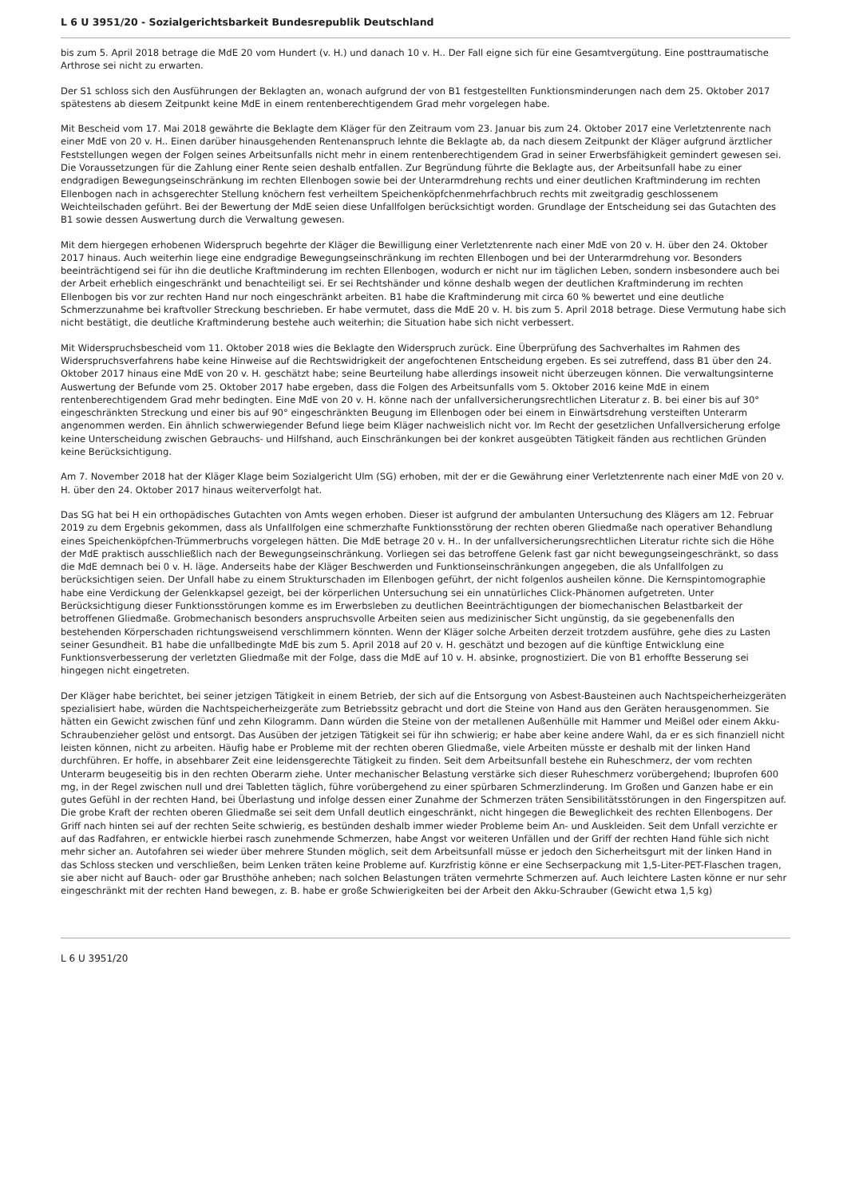L 6 U 3951/20 - Sozialgerichtsbarkeit Bundesrepublik Deutschland
bis zum 5. April 2018 betrage die MdE 20 vom Hundert (v. H.) und danach 10 v. H.. Der Fall eigne sich für eine Gesamtvergütung. Eine posttraumatische Arthrose sei nicht zu erwarten.
Der S1 schloss sich den Ausführungen der Beklagten an, wonach aufgrund der von B1 festgestellten Funktionsminderungen nach dem 25. Oktober 2017 spätestens ab diesem Zeitpunkt keine MdE in einem rentenberechtigendem Grad mehr vorgelegen habe.
Mit Bescheid vom 17. Mai 2018 gewährte die Beklagte dem Kläger für den Zeitraum vom 23. Januar bis zum 24. Oktober 2017 eine Verletztenrente nach einer MdE von 20 v. H.. Einen darüber hinausgehenden Rentenanspruch lehnte die Beklagte ab, da nach diesem Zeitpunkt der Kläger aufgrund ärztlicher Feststellungen wegen der Folgen seines Arbeitsunfalls nicht mehr in einem rentenberechtigendem Grad in seiner Erwerbsfähigkeit gemindert gewesen sei. Die Voraussetzungen für die Zahlung einer Rente seien deshalb entfallen. Zur Begründung führte die Beklagte aus, der Arbeitsunfall habe zu einer endgradigen Bewegungseinschränkung im rechten Ellenbogen sowie bei der Unterarmdrehung rechts und einer deutlichen Kraftminderung im rechten Ellenbogen nach in achsgerechter Stellung knöchern fest verheiltem Speichenköpfchenmehrfachbruch rechts mit zweitgradig geschlossenem Weichteilschaden geführt. Bei der Bewertung der MdE seien diese Unfallfolgen berücksichtigt worden. Grundlage der Entscheidung sei das Gutachten des B1 sowie dessen Auswertung durch die Verwaltung gewesen.
Mit dem hiergegen erhobenen Widerspruch begehrte der Kläger die Bewilligung einer Verletztenrente nach einer MdE von 20 v. H. über den 24. Oktober 2017 hinaus. Auch weiterhin liege eine endgradige Bewegungseinschränkung im rechten Ellenbogen und bei der Unterarmdrehung vor. Besonders beeinträchtigend sei für ihn die deutliche Kraftminderung im rechten Ellenbogen, wodurch er nicht nur im täglichen Leben, sondern insbesondere auch bei der Arbeit erheblich eingeschränkt und benachteiligt sei. Er sei Rechtshänder und könne deshalb wegen der deutlichen Kraftminderung im rechten Ellenbogen bis vor zur rechten Hand nur noch eingeschränkt arbeiten. B1 habe die Kraftminderung mit circa 60 % bewertet und eine deutliche Schmerzzunahme bei kraftvoller Streckung beschrieben. Er habe vermutet, dass die MdE 20 v. H. bis zum 5. April 2018 betrage. Diese Vermutung habe sich nicht bestätigt, die deutliche Kraftminderung bestehe auch weiterhin; die Situation habe sich nicht verbessert.
Mit Widerspruchsbescheid vom 11. Oktober 2018 wies die Beklagte den Widerspruch zurück. Eine Überprüfung des Sachverhaltes im Rahmen des Widerspruchsverfahrens habe keine Hinweise auf die Rechtswidrigkeit der angefochtenen Entscheidung ergeben. Es sei zutreffend, dass B1 über den 24. Oktober 2017 hinaus eine MdE von 20 v. H. geschätzt habe; seine Beurteilung habe allerdings insoweit nicht überzeugen können. Die verwaltungsinterne Auswertung der Befunde vom 25. Oktober 2017 habe ergeben, dass die Folgen des Arbeitsunfalls vom 5. Oktober 2016 keine MdE in einem rentenberechtigendem Grad mehr bedingten. Eine MdE von 20 v. H. könne nach der unfallversicherungsrechtlichen Literatur z. B. bei einer bis auf 30° eingeschränkten Streckung und einer bis auf 90° eingeschränkten Beugung im Ellenbogen oder bei einem in Einwärtsdrehung versteiften Unterarm angenommen werden. Ein ähnlich schwerwiegender Befund liege beim Kläger nachweislich nicht vor. Im Recht der gesetzlichen Unfallversicherung erfolge keine Unterscheidung zwischen Gebrauchs- und Hilfshand, auch Einschränkungen bei der konkret ausgeübten Tätigkeit fänden aus rechtlichen Gründen keine Berücksichtigung.
Am 7. November 2018 hat der Kläger Klage beim Sozialgericht Ulm (SG) erhoben, mit der er die Gewährung einer Verletztenrente nach einer MdE von 20 v. H. über den 24. Oktober 2017 hinaus weiterverfolgt hat.
Das SG hat bei H ein orthopädisches Gutachten von Amts wegen erhoben. Dieser ist aufgrund der ambulanten Untersuchung des Klägers am 12. Februar 2019 zu dem Ergebnis gekommen, dass als Unfallfolgen eine schmerzhafte Funktionsstörung der rechten oberen Gliedmaße nach operativer Behandlung eines Speichenköpfchen-Trümmerbruchs vorgelegen hätten. Die MdE betrage 20 v. H.. In der unfallversicherungsrechtlichen Literatur richte sich die Höhe der MdE praktisch ausschließlich nach der Bewegungseinschränkung. Vorliegen sei das betroffene Gelenk fast gar nicht bewegungseingeschränkt, so dass die MdE demnach bei 0 v. H. läge. Anderseits habe der Kläger Beschwerden und Funktionseinschränkungen angegeben, die als Unfallfolgen zu berücksichtigen seien. Der Unfall habe zu einem Strukturschaden im Ellenbogen geführt, der nicht folgenlos ausheilen könne. Die Kernspintomographie habe eine Verdickung der Gelenkkapsel gezeigt, bei der körperlichen Untersuchung sei ein unnatürliches Click-Phänomen aufgetreten. Unter Berücksichtigung dieser Funktionsstörungen komme es im Erwerbsleben zu deutlichen Beeinträchtigungen der biomechanischen Belastbarkeit der betroffenen Gliedmaße. Grobmechanisch besonders anspruchsvolle Arbeiten seien aus medizinischer Sicht ungünstig, da sie gegebenenfalls den bestehenden Körperschaden richtungsweisend verschlimmern könnten. Wenn der Kläger solche Arbeiten derzeit trotzdem ausführe, gehe dies zu Lasten seiner Gesundheit. B1 habe die unfallbedingte MdE bis zum 5. April 2018 auf 20 v. H. geschätzt und bezogen auf die künftige Entwicklung eine Funktionsverbesserung der verletzten Gliedmaße mit der Folge, dass die MdE auf 10 v. H. absinke, prognostiziert. Die von B1 erhoffte Besserung sei hingegen nicht eingetreten.
Der Kläger habe berichtet, bei seiner jetzigen Tätigkeit in einem Betrieb, der sich auf die Entsorgung von Asbest-Bausteinen auch Nachtspeicherheizgeräten spezialisiert habe, würden die Nachtspeicherheizgeräte zum Betriebssitz gebracht und dort die Steine von Hand aus den Geräten herausgenommen. Sie hätten ein Gewicht zwischen fünf und zehn Kilogramm. Dann würden die Steine von der metallenen Außenhülle mit Hammer und Meißel oder einem Akku-Schraubenzieher gelöst und entsorgt. Das Ausüben der jetzigen Tätigkeit sei für ihn schwierig; er habe aber keine andere Wahl, da er es sich finanziell nicht leisten können, nicht zu arbeiten. Häufig habe er Probleme mit der rechten oberen Gliedmaße, viele Arbeiten müsste er deshalb mit der linken Hand durchführen. Er hoffe, in absehbarer Zeit eine leidensgerechte Tätigkeit zu finden. Seit dem Arbeitsunfall bestehe ein Ruheschmerz, der vom rechten Unterarm beugeseitig bis in den rechten Oberarm ziehe. Unter mechanischer Belastung verstärke sich dieser Ruheschmerz vorübergehend; Ibuprofen 600 mg, in der Regel zwischen null und drei Tabletten täglich, führe vorübergehend zu einer spürbaren Schmerzlinderung. Im Großen und Ganzen habe er ein gutes Gefühl in der rechten Hand, bei Überlastung und infolge dessen einer Zunahme der Schmerzen träten Sensibilitätsstörungen in den Fingerspitzen auf. Die grobe Kraft der rechten oberen Gliedmaße sei seit dem Unfall deutlich eingeschränkt, nicht hingegen die Beweglichkeit des rechten Ellenbogens. Der Griff nach hinten sei auf der rechten Seite schwierig, es bestünden deshalb immer wieder Probleme beim An- und Auskleiden. Seit dem Unfall verzichte er auf das Radfahren, er entwickle hierbei rasch zunehmende Schmerzen, habe Angst vor weiteren Unfällen und der Griff der rechten Hand fühle sich nicht mehr sicher an. Autofahren sei wieder über mehrere Stunden möglich, seit dem Arbeitsunfall müsse er jedoch den Sicherheitsgurt mit der linken Hand in das Schloss stecken und verschließen, beim Lenken träten keine Probleme auf. Kurzfristig könne er eine Sechserpackung mit 1,5-Liter-PET-Flaschen tragen, sie aber nicht auf Bauch- oder gar Brusthöhe anheben; nach solchen Belastungen träten vermehrte Schmerzen auf. Auch leichtere Lasten könne er nur sehr eingeschränkt mit der rechten Hand bewegen, z. B. habe er große Schwierigkeiten bei der Arbeit den Akku-Schrauber (Gewicht etwa 1,5 kg)
L 6 U 3951/20